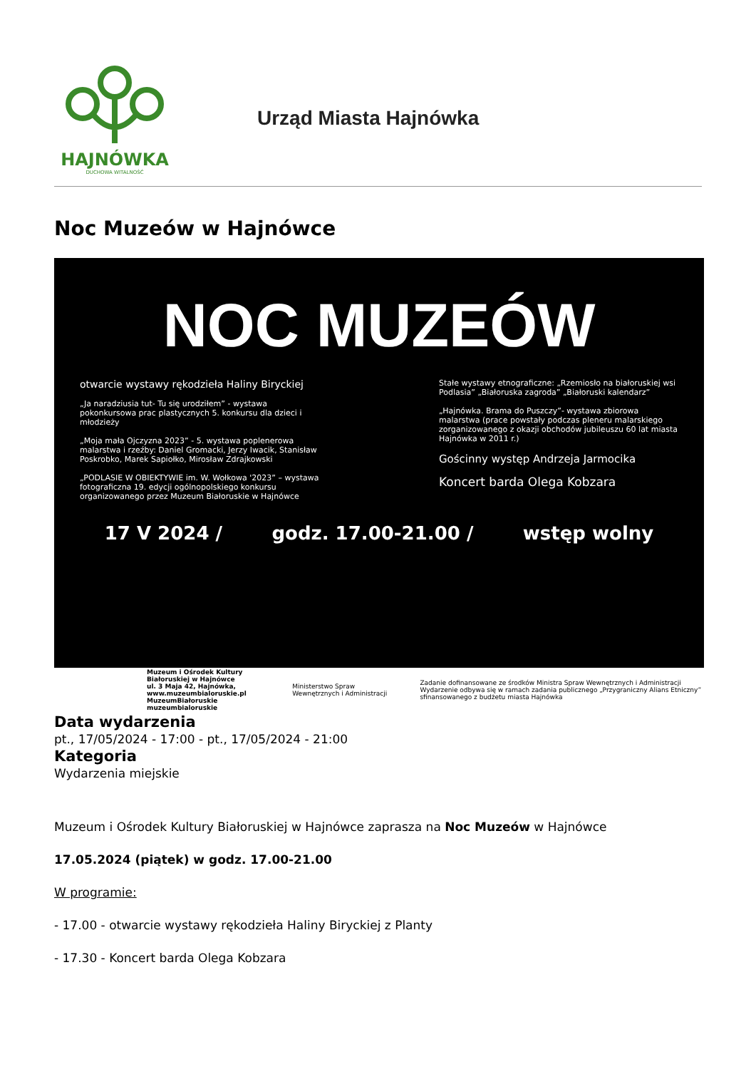HAJNÓWKA
DUCHOWA WITALNOŚĆ
Urząd Miasta Hajnówka
Noc Muzeów w Hajnówce
NOC MUZEÓW
otwarcie wystawy rękodzieła Haliny Biryckiej
„Ja naradziusia tut- Tu się urodziłem” - wystawa pokonkursowa prac plastycznych 5. konkursu dla dzieci i młodzieży
„Moja mała Ojczyzna 2023” - 5. wystawa poplenerowa malarstwa i rzeźby: Daniel Gromacki, Jerzy Iwacik, Stanisław Poskrobko, Marek Sapiołko, Mirosław Zdrajkowski
„PODLASIE W OBIEKTYWIE im. W. Wołkowa '2023” – wystawa fotograficzna 19. edycji ogólnopolskiego konkursu organizowanego przez Muzeum Białoruskie w Hajnówce
Stałe wystawy etnograficzne: „Rzemiosło na białoruskiej wsi Podlasia” „Białoruska zagroda” „Białoruski kalendarz”
„Hajnówka. Brama do Puszczy”- wystawa zbiorowa malarstwa (prace powstały podczas pleneru malarskiego zorganizowanego z okazji obchodów jubileuszu 60 lat miasta Hajnówka w 2011 r.)
Gościnny występ Andrzeja Jarmocika
Koncert barda Olega Kobzara
17 V 2024 / godz. 17.00-21.00 / wstęp wolny
Muzeum i Ośrodek Kultury Białoruskiej w Hajnówce
ul. 3 Maja 42, Hajnówka,
www.muzeumbialoruskie.pl
MuzeumBiałoruskie muzeumbialoruskie
Ministerstwo Spraw Wewnętrznych i Administracji
Zadanie dofinansowane ze środków Ministra Spraw Wewnętrznych i Administracji
Wydarzenie odbywa się w ramach zadania publicznego „Przygraniczny Alians Etniczny” sfinansowanego z budżetu miasta Hajnówka
Data wydarzenia
pt., 17/05/2024 - 17:00 - pt., 17/05/2024 - 21:00
Kategoria
Wydarzenia miejskie
Muzeum i Ośrodek Kultury Białoruskiej w Hajnówce zaprasza na Noc Muzeów w Hajnówce
17.05.2024 (piątek) w godz. 17.00-21.00
W programie:
- 17.00 - otwarcie wystawy rękodzieła Haliny Biryckiej z Planty
- 17.30 - Koncert barda Olega Kobzara